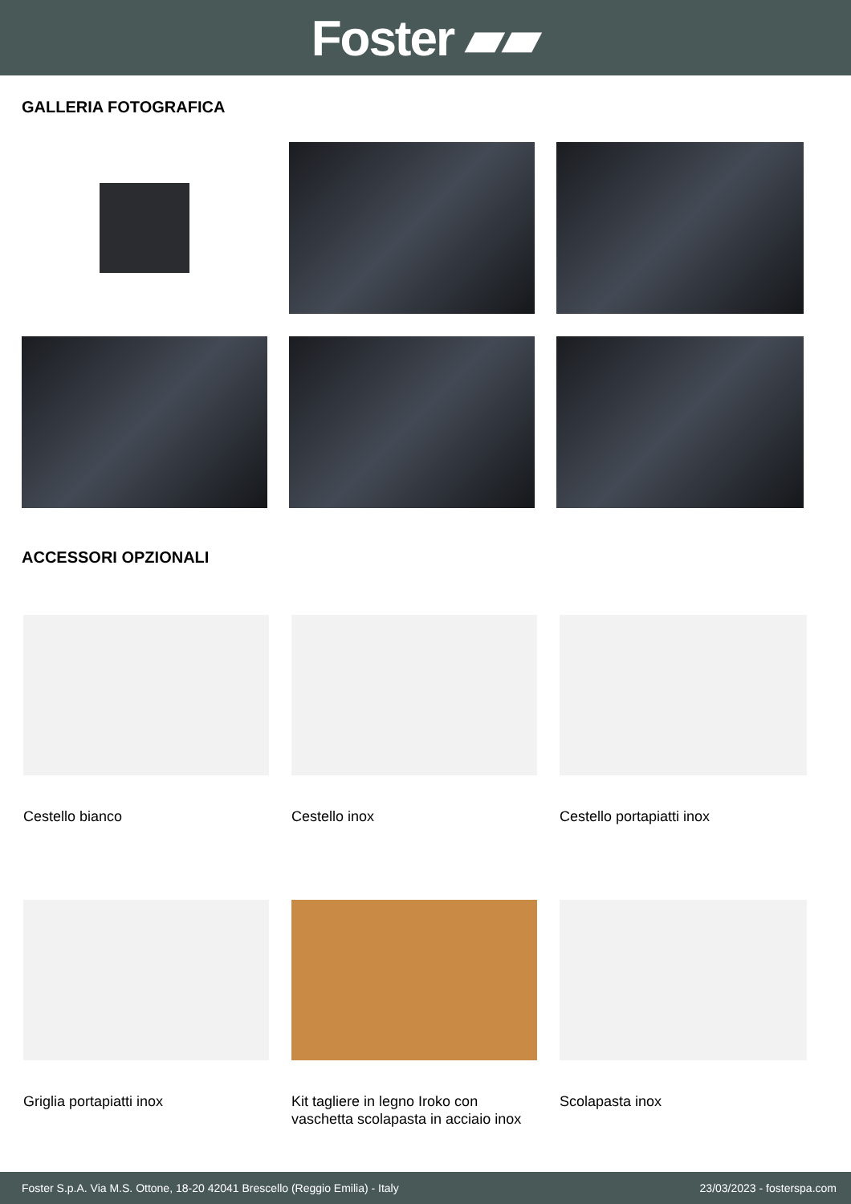Foster ▰▰
GALLERIA FOTOGRAFICA
ACCESSORI OPZIONALI
Cestello bianco
Cestello inox
Cestello portapiatti inox
Griglia portapiatti inox
Kit tagliere in legno Iroko con vaschetta scolapasta in acciaio inox
Scolapasta inox
Foster S.p.A. Via M.S. Ottone, 18-20 42041 Brescello (Reggio Emilia) - Italy 23/03/2023 - fosterspa.com